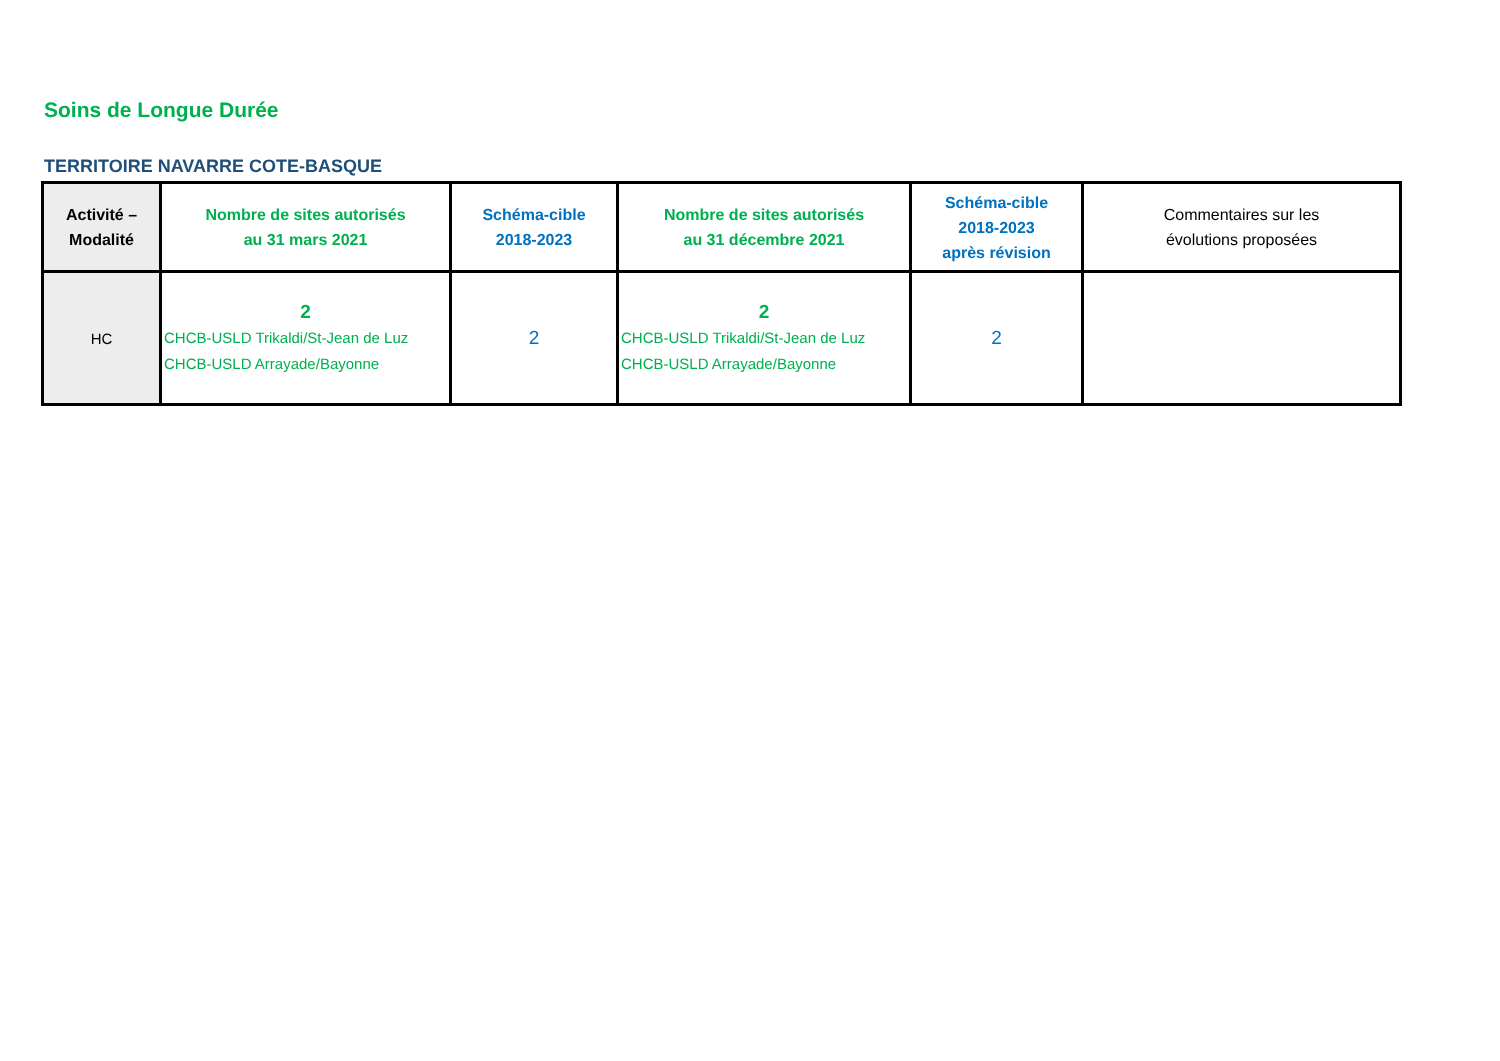Soins de Longue Durée
TERRITOIRE NAVARRE COTE-BASQUE
| Activité – Modalité | Nombre de sites autorisés au 31 mars 2021 | Schéma-cible 2018-2023 | Nombre de sites autorisés au 31 décembre 2021 | Schéma-cible 2018-2023 après révision | Commentaires sur les évolutions proposées |
| --- | --- | --- | --- | --- | --- |
| HC | 2 CHCB-USLD Trikaldi/St-Jean de Luz CHCB-USLD Arrayade/Bayonne | 2 | 2 CHCB-USLD Trikaldi/St-Jean de Luz CHCB-USLD Arrayade/Bayonne | 2 | |